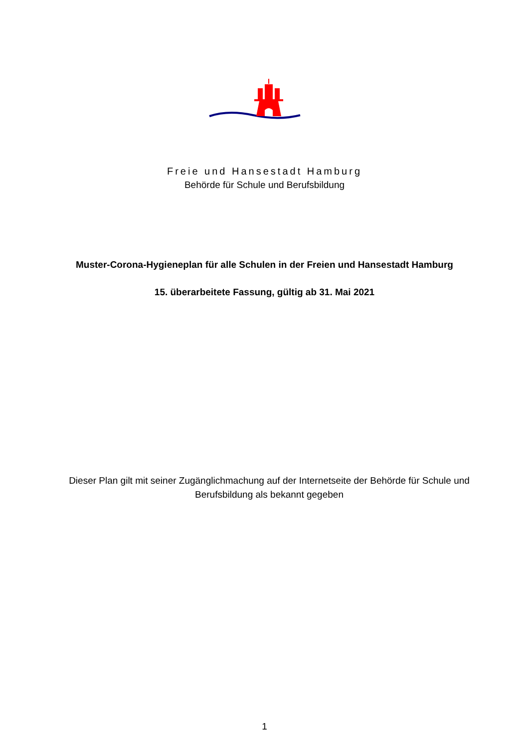Freie und Hansestadt Hamburg
Behörde für Schule und Berufsbildung
Muster-Corona-Hygieneplan für alle Schulen in der Freien und Hansestadt Hamburg
15. überarbeitete Fassung, gültig ab 31. Mai 2021
Dieser Plan gilt mit seiner Zugänglichmachung auf der Internetseite der Behörde für Schule und Berufsbildung als bekannt gegeben
1